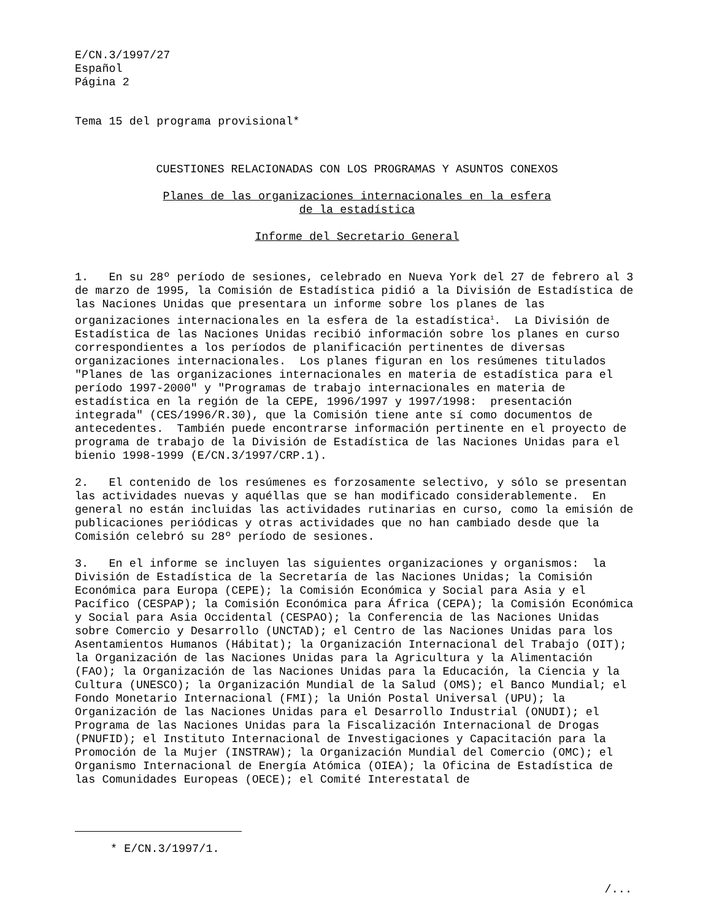E/CN.3/1997/27 Español Página 2
Tema 15 del programa provisional*
CUESTIONES RELACIONADAS CON LOS PROGRAMAS Y ASUNTOS CONEXOS
Planes de las organizaciones internacionales en la esfera
de la estadística
Informe del Secretario General
1. En su 28º período de sesiones, celebrado en Nueva York del 27 de febrero al 3 de marzo de 1995, la Comisión de Estadística pidió a la División de Estadística de las Naciones Unidas que presentara un informe sobre los planes de las organizaciones internacionales en la esfera de la estadística<sup>1</sup>. La División de Estadística de las Naciones Unidas recibió información sobre los planes en curso correspondientes a los períodos de planificación pertinentes de diversas organizaciones internacionales. Los planes figuran en los resúmenes titulados "Planes de las organizaciones internacionales en materia de estadística para el período 1997-2000" y "Programas de trabajo internacionales en materia de estadística en la región de la CEPE, 1996/1997 y 1997/1998: presentación integrada" (CES/1996/R.30), que la Comisión tiene ante sí como documentos de antecedentes. También puede encontrarse información pertinente en el proyecto de programa de trabajo de la División de Estadística de las Naciones Unidas para el bienio 1998-1999 (E/CN.3/1997/CRP.1).
2. El contenido de los resúmenes es forzosamente selectivo, y sólo se presentan las actividades nuevas y aquéllas que se han modificado considerablemente. En general no están incluidas las actividades rutinarias en curso, como la emisión de publicaciones periódicas y otras actividades que no han cambiado desde que la Comisión celebró su 28º período de sesiones.
3. En el informe se incluyen las siguientes organizaciones y organismos: la División de Estadística de la Secretaría de las Naciones Unidas; la Comisión Económica para Europa (CEPE); la Comisión Económica y Social para Asia y el Pacífico (CESPAP); la Comisión Económica para África (CEPA); la Comisión Económica y Social para Asia Occidental (CESPAO); la Conferencia de las Naciones Unidas sobre Comercio y Desarrollo (UNCTAD); el Centro de las Naciones Unidas para los Asentamientos Humanos (Hábitat); la Organización Internacional del Trabajo (OIT); la Organización de las Naciones Unidas para la Agricultura y la Alimentación (FAO); la Organización de las Naciones Unidas para la Educación, la Ciencia y la Cultura (UNESCO); la Organización Mundial de la Salud (OMS); el Banco Mundial; el Fondo Monetario Internacional (FMI); la Unión Postal Universal (UPU); la Organización de las Naciones Unidas para el Desarrollo Industrial (ONUDI); el Programa de las Naciones Unidas para la Fiscalización Internacional de Drogas (PNUFID); el Instituto Internacional de Investigaciones y Capacitación para la Promoción de la Mujer (INSTRAW); la Organización Mundial del Comercio (OMC); el Organismo Internacional de Energía Atómica (OIEA); la Oficina de Estadística de las Comunidades Europeas (OECE); el Comité Interestatal de
* E/CN.3/1997/1.
/...